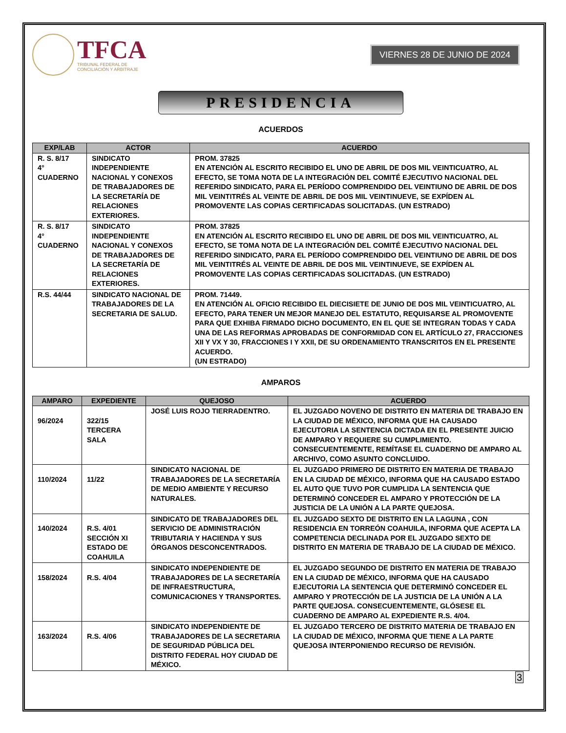TFCA
TRIBUNAL FEDERAL DE
CONCILIACIÓN Y ARBITRAJE
VIERNES 28 DE JUNIO DE 2024
PRESIDENCIA
ACUERDOS
| EXP/LAB | ACTOR | ACUERDO |
| --- | --- | --- |
| R. S. 8/17 4° CUADERNO | SINDICATO INDEPENDIENTE NACIONAL Y CONEXOS DE TRABAJADORES DE LA SECRETARÍA DE RELACIONES EXTERIORES. | PROM. 37825 EN ATENCIÓN AL ESCRITO RECIBIDO EL UNO DE ABRIL DE DOS MIL VEINTICUATRO, AL EFECTO, SE TOMA NOTA DE LA INTEGRACIÓN DEL COMITÉ EJECUTIVO NACIONAL DEL REFERIDO SINDICATO, PARA EL PERÍODO COMPRENDIDO DEL VEINTIUNO DE ABRIL DE DOS MIL VEINTITRÉS AL VEINTE DE ABRIL DE DOS MIL VEINTINUEVE, SE EXPÍDEN AL PROMOVENTE LAS COPIAS CERTIFICADAS SOLICITADAS. (UN ESTRADO) |
| R. S. 8/17 4° CUADERNO | SINDICATO INDEPENDIENTE NACIONAL Y CONEXOS DE TRABAJADORES DE LA SECRETARÍA DE RELACIONES EXTERIORES. | PROM. 37825 EN ATENCIÓN AL ESCRITO RECIBIDO EL UNO DE ABRIL DE DOS MIL VEINTICUATRO, AL EFECTO, SE TOMA NOTA DE LA INTEGRACIÓN DEL COMITÉ EJECUTIVO NACIONAL DEL REFERIDO SINDICATO, PARA EL PERÍODO COMPRENDIDO DEL VEINTIUNO DE ABRIL DE DOS MIL VEINTITRÉS AL VEINTE DE ABRIL DE DOS MIL VEINTINUEVE, SE EXPÍDEN AL PROMOVENTE LAS COPIAS CERTIFICADAS SOLICITADAS. (UN ESTRADO) |
| R.S. 44/44 | SINDICATO NACIONAL DE TRABAJADORES DE LA SECRETARIA DE SALUD. | PROM. 71449. EN ATENCIÓN AL OFICIO RECIBIDO EL DIECISIETE DE JUNIO DE DOS MIL VEINTICUATRO, AL EFECTO, PARA TENER UN MEJOR MANEJO DEL ESTATUTO, REQUISARSE AL PROMOVENTE PARA QUE EXHIBA FIRMADO DICHO DOCUMENTO, EN EL QUE SE INTEGRAN TODAS Y CADA UNA DE LAS REFORMAS APROBADAS DE CONFORMIDAD CON EL ARTÍCULO 27, FRACCIONES XII Y VX Y 30, FRACCIONES I Y XXII, DE SU ORDENAMIENTO TRANSCRITOS EN EL PRESENTE ACUERDO. (UN ESTRADO) |
AMPAROS
| AMPARO | EXPEDIENTE | QUEJOSO | ACUERDO |
| --- | --- | --- | --- |
| 96/2024 | 322/15 TERCERA SALA | JOSÉ LUIS ROJO TIERRADENTRO. | EL JUZGADO NOVENO DE DISTRITO EN MATERIA DE TRABAJO EN LA CIUDAD DE MÉXICO, INFORMA QUE HA CAUSADO EJECUTORIA LA SENTENCIA DICTADA EN EL PRESENTE JUICIO DE AMPARO Y REQUIERE SU CUMPLIMIENTO. CONSECUENTEMENTE, REMÍTASE EL CUADERNO DE AMPARO AL ARCHIVO, COMO ASUNTO CONCLUIDO. |
| 110/2024 | 11/22 | SINDICATO NACIONAL DE TRABAJADORES DE LA SECRETARÍA DE MEDIO AMBIENTE Y RECURSO NATURALES. | EL JUZGADO PRIMERO DE DISTRITO EN MATERIA DE TRABAJO EN LA CIUDAD DE MÉXICO, INFORMA QUE HA CAUSADO ESTADO EL AUTO QUE TUVO POR CUMPLIDA LA SENTENCIA QUE DETERMINÓ CONCEDER EL AMPARO Y PROTECCIÓN DE LA JUSTICIA DE LA UNIÓN A LA PARTE QUEJOSA. |
| 140/2024 | R.S. 4/01 SECCIÓN XI ESTADO DE COAHUILA | SINDICATO DE TRABAJADORES DEL SERVICIO DE ADMINISTRACIÓN TRIBUTARIA Y HACIENDA Y SUS ÓRGANOS DESCONCENTRADOS. | EL JUZGADO SEXTO DE DISTRITO EN LA LAGUNA , CON RESIDENCIA EN TORREÓN COAHUILA, INFORMA QUE ACEPTA LA COMPETENCIA DECLINADA POR EL JUZGADO SEXTO DE DISTRITO EN MATERIA DE TRABAJO DE LA CIUDAD DE MÉXICO. |
| 158/2024 | R.S. 4/04 | SINDICATO INDEPENDIENTE DE TRABAJADORES DE LA SECRETARÍA DE INFRAESTRUCTURA, COMUNICACIONES Y TRANSPORTES. | EL JUZGADO SEGUNDO DE DISTRITO EN MATERIA DE TRABAJO EN LA CIUDAD DE MÉXICO, INFORMA QUE HA CAUSADO EJECUTORIA LA SENTENCIA QUE DETERMINÓ CONCEDER EL AMPARO Y PROTECCIÓN DE LA JUSTICIA DE LA UNIÓN A LA PARTE QUEJOSA. CONSECUENTEMENTE, GLÓSESE EL CUADERNO DE AMPARO AL EXPEDIENTE R.S. 4/04. |
| 163/2024 | R.S. 4/06 | SINDICATO INDEPENDIENTE DE TRABAJADORES DE LA SECRETARIA DE SEGURIDAD PÚBLICA DEL DISTRITO FEDERAL HOY CIUDAD DE MÉXICO. | EL JUZGADO TERCERO DE DISTRITO MATERIA DE TRABAJO EN LA CIUDAD DE MÉXICO, INFORMA QUE TIENE A LA PARTE QUEJOSA INTERPONIENDO RECURSO DE REVISIÓN. |
3